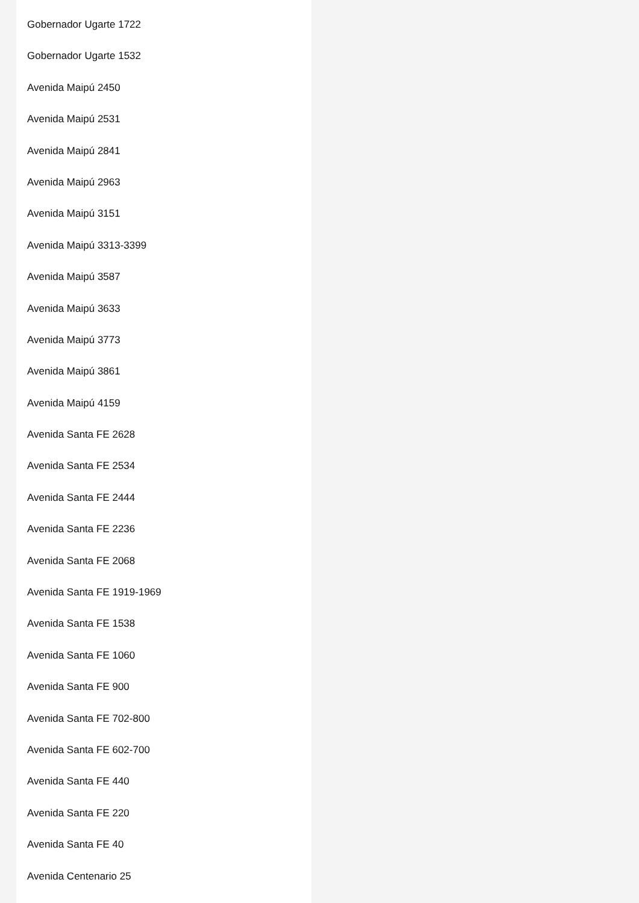Gobernador Ugarte 1722
Gobernador Ugarte 1532
Avenida Maipú 2450
Avenida Maipú 2531
Avenida Maipú 2841
Avenida Maipú 2963
Avenida Maipú 3151
Avenida Maipú 3313-3399
Avenida Maipú 3587
Avenida Maipú 3633
Avenida Maipú 3773
Avenida Maipú 3861
Avenida Maipú 4159
Avenida Santa FE 2628
Avenida Santa FE 2534
Avenida Santa FE 2444
Avenida Santa FE 2236
Avenida Santa FE 2068
Avenida Santa FE 1919-1969
Avenida Santa FE 1538
Avenida Santa FE 1060
Avenida Santa FE 900
Avenida Santa FE 702-800
Avenida Santa FE 602-700
Avenida Santa FE 440
Avenida Santa FE 220
Avenida Santa FE 40
Avenida Centenario 25